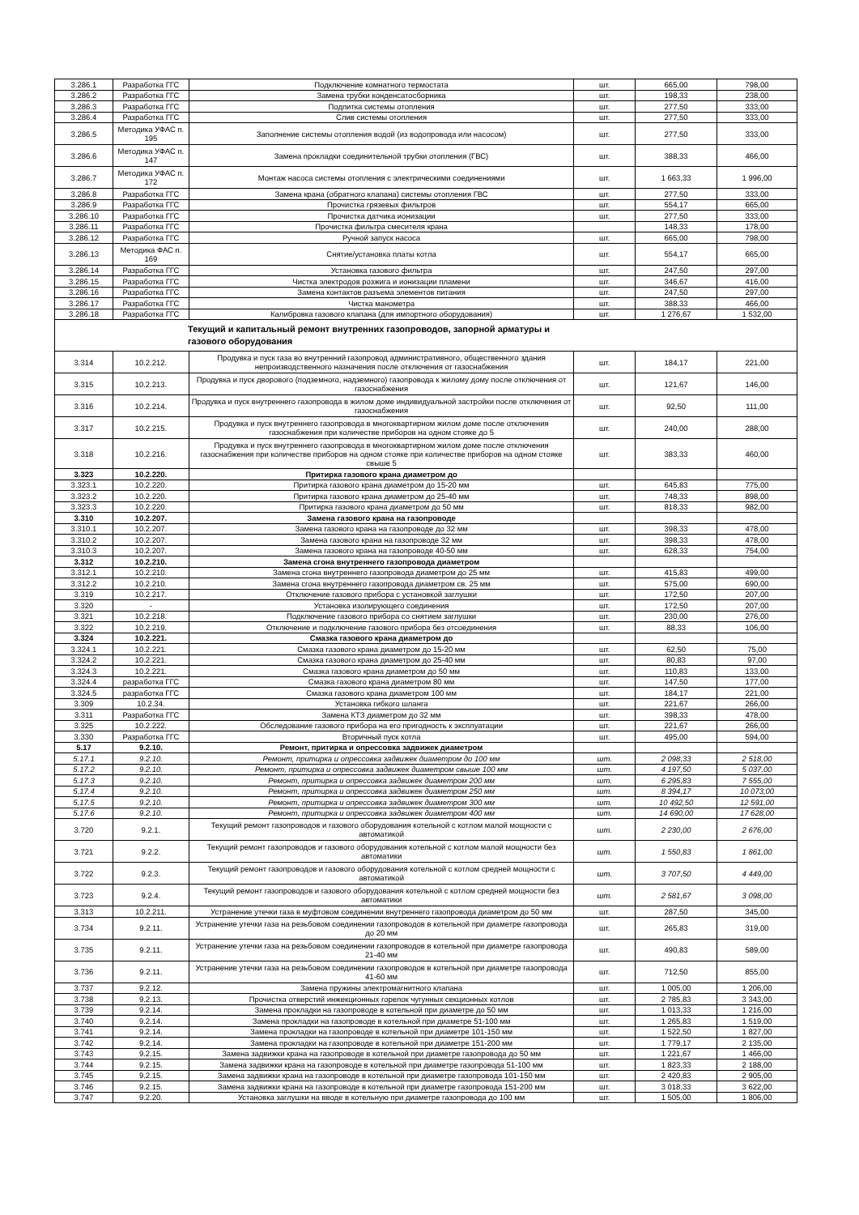| 3.286.1 | Разработка ГГС | Подключение комнатного термостата | шт. | 665,00 | 798,00 |
| 3.286.2 | Разработка ГГС | Замена трубки конденсатосборника | шт. | 198,33 | 238,00 |
| 3.286.3 | Разработка ГГС | Подпитка системы отопления | шт. | 277,50 | 333,00 |
| 3.286.4 | Разработка ГГС | Слив системы отопления | шт. | 277,50 | 333,00 |
| 3.286.5 | Методика УФАС п. 195 | Заполнение системы отопления водой (из водопровода или насосом) | шт. | 277,50 | 333,00 |
| 3.286.6 | Методика УФАС п. 147 | Замена прокладки соединительной трубки отопления (ГВС) | шт. | 388,33 | 466,00 |
| 3.286.7 | Методика УФАС п. 172 | Монтаж насоса системы отопления с электрическими соединениями | шт. | 1 663,33 | 1 996,00 |
| 3.286.8 | Разработка ГГС | Замена крана (обратного клапана) системы отопления ГВС | шт. | 277,50 | 333,00 |
| 3.286.9 | Разработка ГГС | Прочистка грязевых фильтров | шт. | 554,17 | 665,00 |
| 3.286.10 | Разработка ГГС | Прочистка датчика ионизации | шт. | 277,50 | 333,00 |
| 3.286.11 | Разработка ГГС | Прочистка фильтра смесителя крана | | 148,33 | 178,00 |
| 3.286.12 | Разработка ГГС | Ручной запуск насоса | шт. | 665,00 | 798,00 |
| 3.286.13 | Методика ФАС п. 169 | Снятие/установка платы котла | шт. | 554,17 | 665,00 |
| 3.286.14 | Разработка ГГС | Установка газового фильтра | шт. | 247,50 | 297,00 |
| 3.286.15 | Разработка ГГС | Чистка электродов розжига и ионизации пламени | шт. | 346,67 | 416,00 |
| 3.286.16 | Разработка ГГС | Замена контактов разъема элементов питания | шт. | 247,50 | 297,00 |
| 3.286.17 | Разработка ГГС | Чистка манометра | шт. | 388,33 | 466,00 |
| 3.286.18 | Разработка ГГС | Калибровка газового клапана (для импортного оборудования) | шт. | 1 276,67 | 1 532,00 |
| Текущий и капитальный ремонт внутренних газопроводов, запорной арматуры и газового оборудования | | | | | |
| 3.314 | 10.2.212. | Продувка и пуск газа во внутренний газопровод административного, общественного здания непроизводственного назначения после отключения от газоснабжения | шт. | 184,17 | 221,00 |
| 3.315 | 10.2.213. | Продувка и пуск дворового (подземного, надземного) газопровода к жилому дому после отключения от газоснабжения | шт. | 121,67 | 146,00 |
| 3.316 | 10.2.214. | Продувка и пуск внутреннего газопровода в жилом доме индивидуальной застройки после отключения от газоснабжения | шт. | 92,50 | 111,00 |
| 3.317 | 10.2.215. | Продувка и пуск внутреннего газопровода в многоквартирном жилом доме после отключения газоснабжения при количестве приборов на одном стояке до 5 | шт. | 240,00 | 288,00 |
| 3.318 | 10.2.216. | Продувка и пуск внутреннего газопровода в многоквартирном жилом доме после отключения газоснабжения при количестве приборов на одном стояке при количестве приборов на одном стояке свыше 5 | шт. | 383,33 | 460,00 |
| 3.323 | 10.2.220. | Притирка газового крана диаметром до | | | |
| 3.323.1 | 10.2.220. | Притирка газового крана диаметром до 15-20 мм | шт. | 645,83 | 775,00 |
| 3.323.2 | 10.2.220. | Притирка газового крана диаметром до 25-40 мм | шт. | 748,33 | 898,00 |
| 3.323.3 | 10.2.220. | Притирка газового крана диаметром до 50 мм | шт. | 818,33 | 982,00 |
| 3.310 | 10.2.207. | Замена газового крана на газопроводе | | | |
| 3.310.1 | 10.2.207. | Замена газового крана на газопроводе до 32 мм | шт. | 398,33 | 478,00 |
| 3.310.2 | 10.2.207. | Замена газового крана на газопроводе 32 мм | шт. | 398,33 | 478,00 |
| 3.310.3 | 10.2.207. | Замена газового крана на газопроводе 40-50 мм | шт. | 628,33 | 754,00 |
| 3.312 | 10.2.210. | Замена сгона внутреннего газопровода диаметром | | | |
| 3.312.1 | 10.2.210. | Замена сгона внутреннего газопровода диаметром до 25 мм | шт. | 415,83 | 499,00 |
| 3.312.2 | 10.2.210. | Замена сгона внутреннего газопровода диаметром св. 25 мм | шт. | 575,00 | 690,00 |
| 3.319 | 10.2.217. | Отключение газового прибора с установкой заглушки | шт. | 172,50 | 207,00 |
| 3.320 | - | Установка изолирующего соединения | шт. | 172,50 | 207,00 |
| 3.321 | 10.2.218. | Подключение газового прибора со снятием заглушки | шт. | 230,00 | 276,00 |
| 3.322 | 10.2.219. | Отключение и подключение газового прибора без отсоединения | шт. | 88,33 | 106,00 |
| 3.324 | 10.2.221. | Смазка газового крана диаметром до | | | |
| 3.324.1 | 10.2.221. | Смазка газового крана диаметром до 15-20 мм | шт. | 62,50 | 75,00 |
| 3.324.2 | 10.2.221. | Смазка газового крана диаметром до 25-40 мм | шт. | 80,83 | 97,00 |
| 3.324.3 | 10.2.221. | Смазка газового крана диаметром до 50 мм | шт. | 110,83 | 133,00 |
| 3.324.4 | разработка ГГС | Смазка газового крана диаметром 80 мм | шт. | 147,50 | 177,00 |
| 3.324.5 | разработка ГГС | Смазка газового крана диаметром 100 мм | шт. | 184,17 | 221,00 |
| 3.309 | 10.2.34. | Установка гибкого шланга | шт. | 221,67 | 266,00 |
| 3.311 | Разработка ГГС | Замена КТЗ диаметром до 32 мм | шт. | 398,33 | 478,00 |
| 3.325 | 10.2.222. | Обследование газового прибора на его пригодность к эксплуатации | шт. | 221,67 | 266,00 |
| 3.330 | Разработка ГГС | Вторичный пуск котла | шт. | 495,00 | 594,00 |
| 5.17 | 9.2.10. | Ремонт, притирка и опрессовка задвижек диаметром | | | |
| 5.17.1 | 9.2.10. | Ремонт, притирка и опрессовка задвижек диаметром до 100 мм | шт. | 2 098,33 | 2 518,00 |
| 5.17.2 | 9.2.10. | Ремонт, притирка и опрессовка задвижек диаметром свыше 100 мм | шт. | 4 197,50 | 5 037,00 |
| 5.17.3 | 9.2.10. | Ремонт, притирка и опрессовка задвижек диаметром 200 мм | шт. | 6 295,83 | 7 555,00 |
| 5.17.4 | 9.2.10. | Ремонт, притирка и опрессовка задвижек диаметром 250 мм | шт. | 8 394,17 | 10 073,00 |
| 5.17.5 | 9.2.10. | Ремонт, притирка и опрессовка задвижек диаметром 300 мм | шт. | 10 492,50 | 12 591,00 |
| 5.17.6 | 9.2.10. | Ремонт, притирка и опрессовка задвижек диаметром 400 мм | шт. | 14 690,00 | 17 628,00 |
| 3.720 | 9.2.1. | Текущий ремонт газопроводов и газового оборудования котельной с котлом малой мощности с автоматикой | шт. | 2 230,00 | 2 676,00 |
| 3.721 | 9.2.2. | Текущий ремонт газопроводов и газового оборудования котельной с котлом малой мощности без автоматики | шт. | 1 550,83 | 1 861,00 |
| 3.722 | 9.2.3. | Текущий ремонт газопроводов и газового оборудования котельной с котлом средней мощности с автоматикой | шт. | 3 707,50 | 4 449,00 |
| 3.723 | 9.2.4. | Текущий ремонт газопроводов и газового оборудования котельной с котлом средней мощности без автоматики | шт. | 2 581,67 | 3 098,00 |
| 3.313 | 10.2.211. | Устранение утечки газа в муфтовом соединении внутреннего газопровода диаметром до 50 мм | шт. | 287,50 | 345,00 |
| 3.734 | 9.2.11. | Устранение утечки газа на резьбовом соединении газопроводов в котельной при диаметре газопровода до 20 мм | шт. | 265,83 | 319,00 |
| 3.735 | 9.2.11. | Устранение утечки газа на резьбовом соединении газопроводов в котельной при диаметре газопровода 21-40 мм | шт. | 490,83 | 589,00 |
| 3.736 | 9.2.11. | Устранение утечки газа на резьбовом соединении газопроводов в котельной при диаметре газопровода 41-60 мм | шт. | 712,50 | 855,00 |
| 3.737 | 9.2.12. | Замена пружины электромагнитного клапана | шт. | 1 005,00 | 1 206,00 |
| 3.738 | 9.2.13. | Прочистка отверстий инжекционных горелок чугунных секционных котлов | шт. | 2 785,83 | 3 343,00 |
| 3.739 | 9.2.14. | Замена прокладки на газопроводе в котельной при диаметре до 50 мм | шт. | 1 013,33 | 1 216,00 |
| 3.740 | 9.2.14. | Замена прокладки на газопроводе в котельной при диаметре 51-100 мм | шт. | 1 265,83 | 1 519,00 |
| 3.741 | 9.2.14. | Замена прокладки на газопроводе в котельной при диаметре 101-150 мм | шт. | 1 522,50 | 1 827,00 |
| 3.742 | 9.2.14. | Замена прокладки на газопроводе в котельной при диаметре 151-200 мм | шт. | 1 779,17 | 2 135,00 |
| 3.743 | 9.2.15. | Замена задвижки крана на газопроводе в котельной при диаметре газопровода до 50 мм | шт. | 1 221,67 | 1 466,00 |
| 3.744 | 9.2.15. | Замена задвижки крана на газопроводе в котельной при диаметре газопровода 51-100 мм | шт. | 1 823,33 | 2 188,00 |
| 3.745 | 9.2.15. | Замена задвижки крана на газопроводе в котельной при диаметре газопровода 101-150 мм | шт. | 2 420,83 | 2 905,00 |
| 3.746 | 9.2.15. | Замена задвижки крана на газопроводе в котельной при диаметре газопровода 151-200 мм | шт. | 3 018,33 | 3 622,00 |
| 3.747 | 9.2.20. | Установка заглушки на вводе в котельную при диаметре газопровода до 100 мм | шт. | 1 505,00 | 1 806,00 |